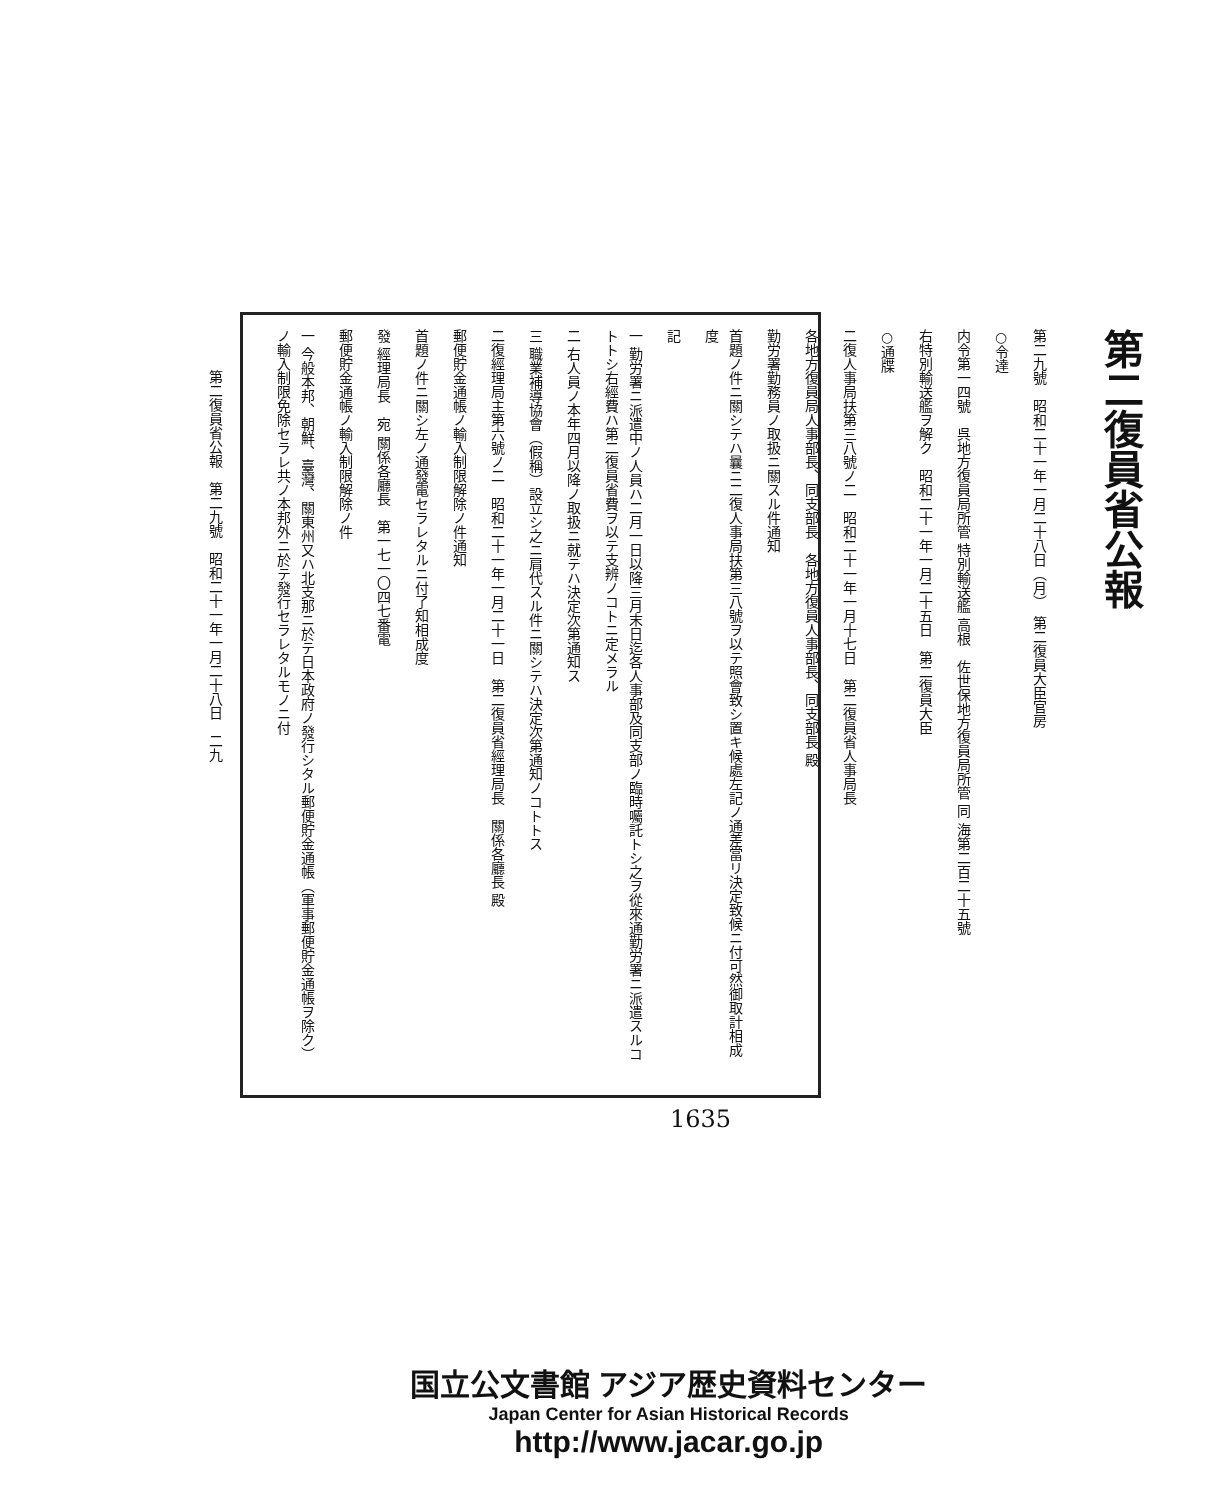第二復員省公報　第二九號　昭和二十一年一月二十八日　二九
第二復員省公報
第二九號　昭和二十一年一月二十八日（月）　第二復員大臣官房
○令達
内令第一四號　呉地方復員局所管 特別輸送艦 高根　佐世保地方復員局所管 同 海第二百二十五號
右特別輸送艦ヲ解ク　昭和二十一年一月二十五日　第二復員大臣
○通牒
二復人事局扶第三八號ノ二　昭和二十一年一月十七日　第二復員省人事局長
各地方復員局人事部長、同支部長　各地方復員人事部長、同支部長 殿
勤労署勤務員ノ取扱ニ關スル件通知
首題ノ件ニ關シテハ曩ニ二復人事局扶第三八號ヲ以テ照會致シ置キ候處左記ノ通差當リ決定致候ニ付可然御取計相成度
記
一 勤労署ニ派遣中ノ人員ハ二月一日以降三月末日迄各人事部及同支部ノ臨時囑託トシ之ヲ從來通勤労署ニ派遣スルコトトシ右經費ハ第二復員省費ヲ以テ支辨ノコトニ定メラル
二 右人員ノ本年四月以降ノ取扱ニ就テハ決定次第通知ス
三 職業補導協會（假稱）設立シ之ニ肩代スル件ニ關シテハ決定次第通知ノコトトス
二復經理局主第六號ノ二　昭和二十一年一月二十一日　第二復員省經理局長　關係各廳長 殿
郵便貯金通帳ノ輸入制限解除ノ件通知
首題ノ件ニ關シ左ノ通發電セラレタルニ付了知相成度
發 經理局長　宛 關係各廳長　第一七一〇四七番電
郵便貯金通帳ノ輸入制限解除ノ件
一 今般本邦、朝鮮、臺灣、關東州又ハ北支那ニ於テ日本政府ノ發行シタル郵便貯金通帳（軍事郵便貯金通帳ヲ除ク）ノ輸入制限免除セラレ共ノ本邦外ニ於テ發行セラレタルモノニ付
1635
国立公文書館 アジア歴史資料センター
Japan Center for Asian Historical Records
http://www.jacar.go.jp